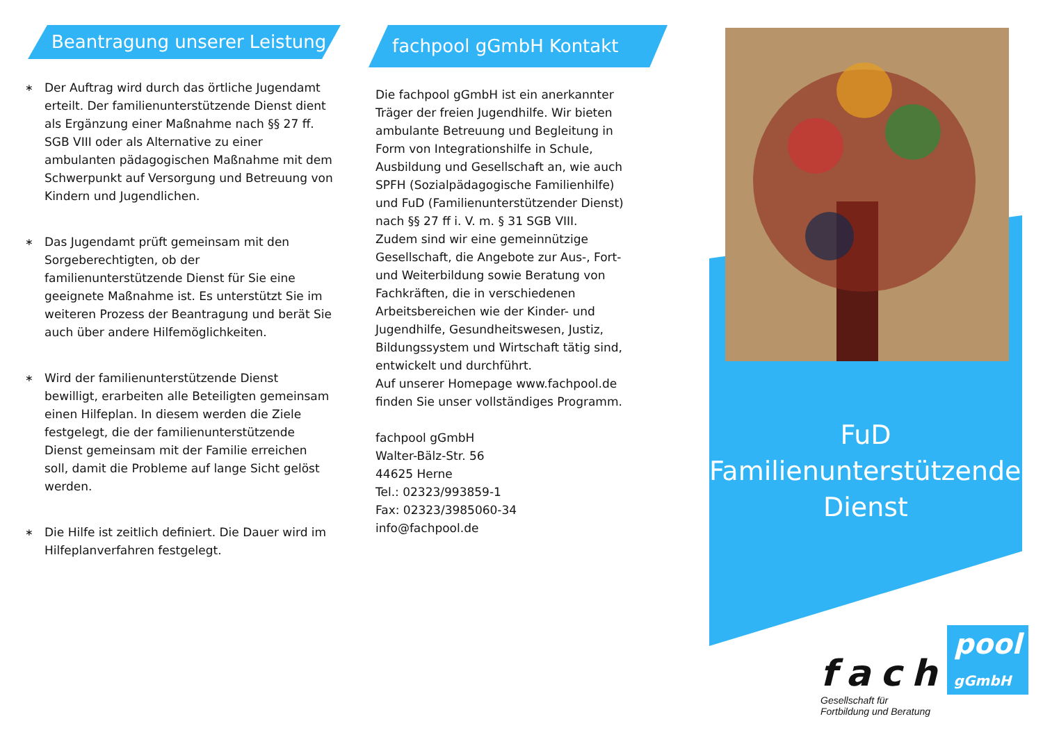Beantragung unserer Leistung
∗ Der Auftrag wird durch das örtliche Jugendamt erteilt. Der familienunterstützende Dienst dient als Ergänzung einer Maßnahme nach §§ 27 ff. SGB VIII oder als Alternative zu einer ambulanten pädagogischen Maßnahme mit dem Schwerpunkt auf Versorgung und Betreuung von Kindern und Jugendlichen.
∗ Das Jugendamt prüft gemeinsam mit den Sorgeberechtigten, ob der familienunterstützende Dienst für Sie eine geeignete Maßnahme ist. Es unterstützt Sie im weiteren Prozess der Beantragung und berät Sie auch über andere Hilfemöglichkeiten.
∗ Wird der familienunterstützende Dienst bewilligt, erarbeiten alle Beteiligten gemeinsam einen Hilfeplan. In diesem werden die Ziele festgelegt, die der familienunterstützende Dienst gemeinsam mit der Familie erreichen soll, damit die Probleme auf lange Sicht gelöst werden.
∗ Die Hilfe ist zeitlich definiert. Die Dauer wird im Hilfeplanverfahren festgelegt.
fachpool gGmbH Kontakt
Die fachpool gGmbH ist ein anerkannter Träger der freien Jugendhilfe. Wir bieten ambulante Betreuung und Begleitung in Form von Integrationshilfe in Schule, Ausbildung und Gesellschaft an, wie auch SPFH (Sozialpädagogische Familienhilfe) und FuD (Familienunterstützender Dienst) nach §§ 27 ff i. V. m. § 31 SGB VIII.
Zudem sind wir eine gemeinnützige Gesellschaft, die Angebote zur Aus-, Fort- und Weiterbildung sowie Beratung von Fachkräften, die in verschiedenen Arbeitsbereichen wie der Kinder- und Jugendhilfe, Gesundheitswesen, Justiz, Bildungssystem und Wirtschaft tätig sind, entwickelt und durchführt.
Auf unserer Homepage www.fachpool.de finden Sie unser vollständiges Programm.
fachpool gGmbH
Walter-Bälz-Str. 56
44625 Herne
Tel.: 02323/993859-1
Fax: 02323/3985060-34
info@fachpool.de
FuD
Familienunterstützender
Dienst
fach pool
gGmbH
Gesellschaft für
Fortbildung und Beratung